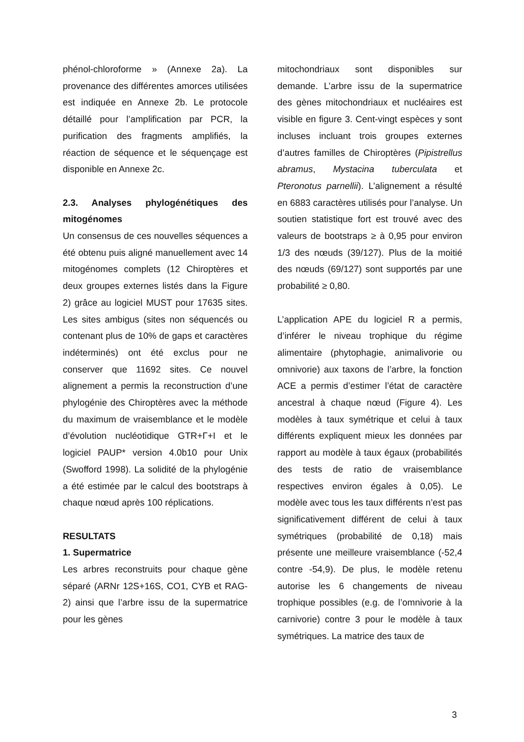phénol-chloroforme » (Annexe 2a). La provenance des différentes amorces utilisées est indiquée en Annexe 2b. Le protocole détaillé pour l’amplification par PCR, la purification des fragments amplifiés, la réaction de séquence et le séquençage est disponible en Annexe 2c.
2.3. Analyses phylogénétiques des mitogénomes
Un consensus de ces nouvelles séquences a été obtenu puis aligné manuellement avec 14 mitogénomes complets (12 Chiroptères et deux groupes externes listés dans la Figure 2) grâce au logiciel MUST pour 17635 sites. Les sites ambigus (sites non séquencés ou contenant plus de 10% de gaps et caractères indéterminés) ont été exclus pour ne conserver que 11692 sites. Ce nouvel alignement a permis la reconstruction d’une phylogénie des Chiroptères avec la méthode du maximum de vraisemblance et le modèle d’évolution nucléotidique GTR+Γ+I et le logiciel PAUP* version 4.0b10 pour Unix (Swofford 1998). La solidité de la phylogénie a été estimée par le calcul des bootstraps à chaque nœud après 100 réplications.
RESULTATS
1. Supermatrice
Les arbres reconstruits pour chaque gène séparé (ARNr 12S+16S, CO1, CYB et RAG-2) ainsi que l’arbre issu de la supermatrice pour les gènes
mitochondriaux sont disponibles sur demande. L’arbre issu de la supermatrice des gènes mitochondriaux et nucléaires est visible en figure 3. Cent-vingt espèces y sont incluses incluant trois groupes externes d’autres familles de Chiroptères (Pipistrellus abramus, Mystacina tuberculata et Pteronotus parnellii). L’alignement a résulté en 6883 caractères utilisés pour l’analyse. Un soutien statistique fort est trouvé avec des valeurs de bootstraps ≥ à 0,95 pour environ 1/3 des nœuds (39/127). Plus de la moitié des nœuds (69/127) sont supportés par une probabilité ≥ 0,80.
L’application APE du logiciel R a permis, d’inférer le niveau trophique du régime alimentaire (phytophagie, animalivorie ou omnivorie) aux taxons de l’arbre, la fonction ACE a permis d’estimer l’état de caractère ancestral à chaque nœud (Figure 4). Les modèles à taux symétrique et celui à taux différents expliquent mieux les données par rapport au modèle à taux égaux (probabilités des tests de ratio de vraisemblance respectives environ égales à 0,05). Le modèle avec tous les taux différents n’est pas significativement différent de celui à taux symétriques (probabilité de 0,18) mais présente une meilleure vraisemblance (-52,4 contre -54,9). De plus, le modèle retenu autorise les 6 changements de niveau trophique possibles (e.g. de l’omnivorie à la carnivorie) contre 3 pour le modèle à taux symétriques. La matrice des taux de
3